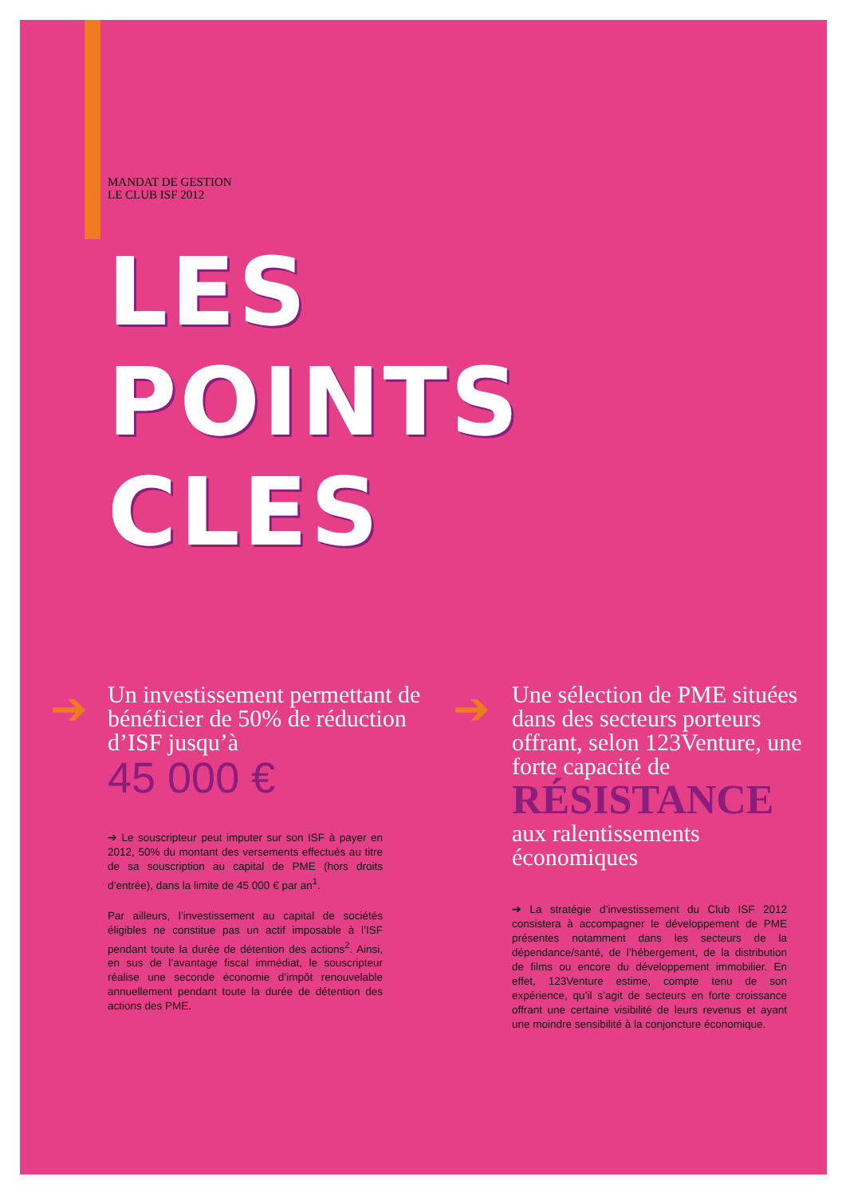MANDAT DE GESTION
LE CLUB ISF 2012
LES
POINTS
CLES
➔
Un investissement permettant de bénéficier de 50% de réduction d’ISF jusqu’à
45 000 €
➔ Le souscripteur peut imputer sur son ISF à payer en 2012, 50% du montant des versements effectués au titre de sa souscription au capital de PME (hors droits d’entrée), dans la limite de 45 000 € par an<sup>1</sup>.
Par ailleurs, l’investissement au capital de sociétés éligibles ne constitue pas un actif imposable à l’ISF pendant toute la durée de détention des actions<sup>2</sup>. Ainsi, en sus de l’avantage fiscal immédiat, le souscripteur réalise une seconde économie d’impôt renouvelable annuellement pendant toute la durée de détention des actions des PME.
➔
Une sélection de PME situées dans des secteurs porteurs offrant, selon 123Venture, une forte capacité de
RÉSISTANCE
aux ralentissements économiques
➔ La stratégie d’investissement du Club ISF 2012 consistera à accompagner le développement de PME présentes notamment dans les secteurs de la dépendance/santé, de l’hébergement, de la distribution de films ou encore du développement immobilier. En effet, 123Venture estime, compte tenu de son expérience, qu’il s’agit de secteurs en forte croissance offrant une certaine visibilité de leurs revenus et ayant une moindre sensibilité à la conjoncture économique.